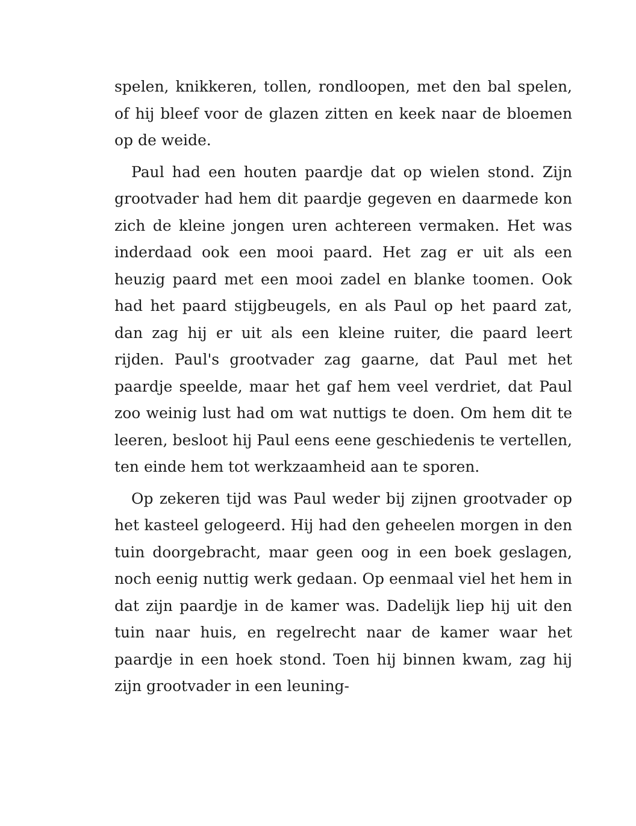spelen, knikkeren, tollen, rondloopen, met den bal spelen, of hij bleef voor de glazen zitten en keek naar de bloemen op de weide.
Paul had een houten paardje dat op wielen stond. Zijn grootvader had hem dit paardje gegeven en daarmede kon zich de kleine jongen uren achtereen vermaken. Het was inderdaad ook een mooi paard. Het zag er uit als een heuzig paard met een mooi zadel en blanke toomen. Ook had het paard stijgbeugels, en als Paul op het paard zat, dan zag hij er uit als een kleine ruiter, die paard leert rijden. Paul's grootvader zag gaarne, dat Paul met het paardje speelde, maar het gaf hem veel verdriet, dat Paul zoo weinig lust had om wat nuttigs te doen. Om hem dit te leeren, besloot hij Paul eens eene geschiedenis te vertellen, ten einde hem tot werkzaamheid aan te sporen.
Op zekeren tijd was Paul weder bij zijnen grootvader op het kasteel gelogeerd. Hij had den geheelen morgen in den tuin doorgebracht, maar geen oog in een boek geslagen, noch eenig nuttig werk gedaan. Op eenmaal viel het hem in dat zijn paardje in de kamer was. Dadelijk liep hij uit den tuin naar huis, en regelrecht naar de kamer waar het paardje in een hoek stond. Toen hij binnen kwam, zag hij zijn grootvader in een leuning-